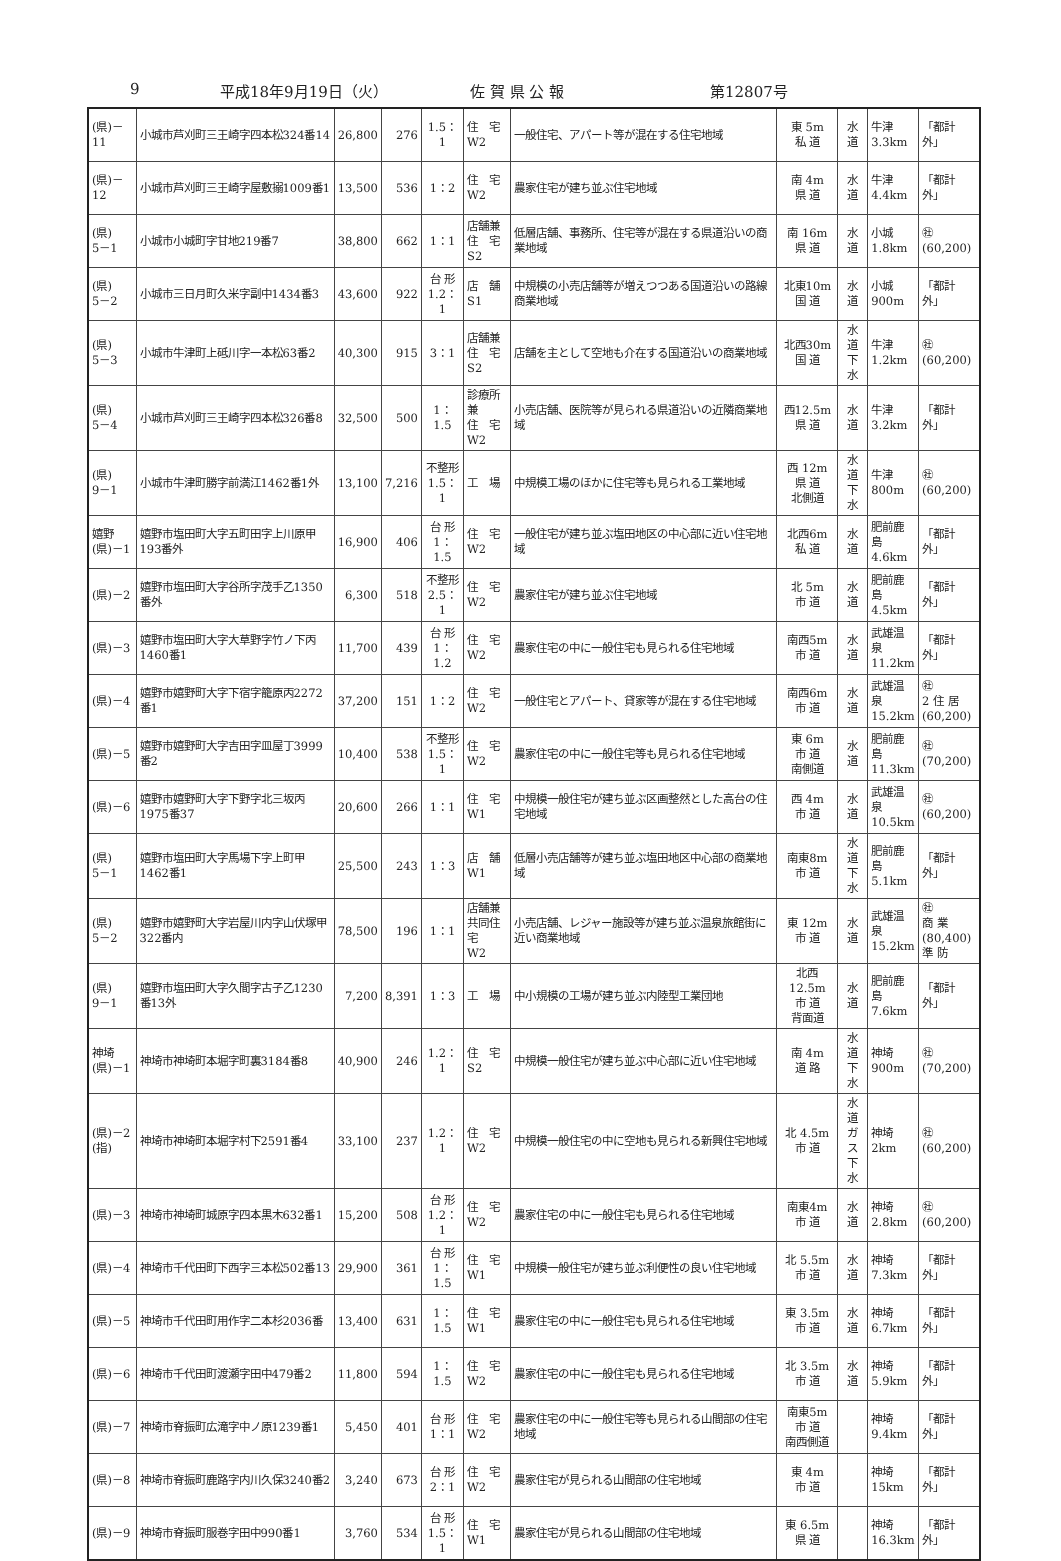9 平成18年9月19日（火） 佐 賀 県 公 報 第12807号
| (県)－11 | 小城市芦刈町三王崎字四本松324番14 | 26,800 | 276 | 1.5：1 | 住 宅 W2 | 一般住宅、アパート等が混在する住宅地域 | 東 5m 私 道 | 水 道 | 牛津 3.3km | 「都計外」 |
| (県)－12 | 小城市芦刈町三王崎字屋敷搦1009番1 | 13,500 | 536 | 1：2 | 住 宅 W2 | 農家住宅が建ち並ぶ住宅地域 | 南 4m 県 道 | 水 道 | 牛津 4.4km | 「都計外」 |
| (県) 5－1 | 小城市小城町字甘地219番7 | 38,800 | 662 | 1：1 | 店舗兼 住 宅 S2 | 低層店舗、事務所、住宅等が混在する県道沿いの商業地域 | 南 16m 県 道 | 水 道 | 小城 1.8km | ㊓ (60,200) |
| (県) 5－2 | 小城市三日月町久米字副中1434番3 | 43,600 | 922 | 台 形 1.2：1 | 店 舗 S1 | 中規模の小売店舗等が増えつつある国道沿いの路線商業地域 | 北東10m 国 道 | 水 道 | 小城 900m | 「都計外」 |
| (県) 5－3 | 小城市牛津町上砥川字一本松63番2 | 40,300 | 915 | 3：1 | 店舗兼 住 宅 S2 | 店舗を主として空地も介在する国道沿いの商業地域 | 北西30m 国 道 | 水 道 下 水 | 牛津 1.2km | ㊓ (60,200) |
| (県) 5－4 | 小城市芦刈町三王崎字四本松326番8 | 32,500 | 500 | 1：1.5 | 診療所兼 住 宅 W2 | 小売店舗、医院等が見られる県道沿いの近隣商業地域 | 西12.5m 県 道 | 水 道 | 牛津 3.2km | 「都計外」 |
| (県) 9－1 | 小城市牛津町勝字前満江1462番1外 | 13,100 | 7,216 | 不整形 1.5：1 | 工 場 | 中規模工場のほかに住宅等も見られる工業地域 | 西 12m 県 道 北側道 | 水 道 下 水 | 牛津 800m | ㊓ (60,200) |
| 嬉野 (県)－1 | 嬉野市塩田町大字五町田字上川原甲193番外 | 16,900 | 406 | 台 形 1：1.5 | 住 宅 W2 | 一般住宅が建ち並ぶ塩田地区の中心部に近い住宅地域 | 北西6m 私 道 | 水 道 | 肥前鹿島 4.6km | 「都計外」 |
| (県)－2 | 嬉野市塩田町大字谷所字茂手乙1350番外 | 6,300 | 518 | 不整形 2.5：1 | 住 宅 W2 | 農家住宅が建ち並ぶ住宅地域 | 北 5m 市 道 | 水 道 | 肥前鹿島 4.5km | 「都計外」 |
| (県)－3 | 嬉野市塩田町大字大草野字竹ノ下丙1460番1 | 11,700 | 439 | 台 形 1：1.2 | 住 宅 W2 | 農家住宅の中に一般住宅も見られる住宅地域 | 南西5m 市 道 | 水 道 | 武雄温泉 11.2km | 「都計外」 |
| (県)－4 | 嬉野市嬉野町大字下宿字籠原丙2272番1 | 37,200 | 151 | 1：2 | 住 宅 W2 | 一般住宅とアパート、貸家等が混在する住宅地域 | 南西6m 市 道 | 水 道 | 武雄温泉 15.2km | ㊓ 2 住 居 (60,200) |
| (県)－5 | 嬉野市嬉野町大字吉田字皿屋丁3999番2 | 10,400 | 538 | 不整形 1.5：1 | 住 宅 W2 | 農家住宅の中に一般住宅等も見られる住宅地域 | 東 6m 市 道 南側道 | 水 道 | 肥前鹿島 11.3km | ㊓ (70,200) |
| (県)－6 | 嬉野市嬉野町大字下野字北三坂丙1975番37 | 20,600 | 266 | 1：1 | 住 宅 W1 | 中規模一般住宅が建ち並ぶ区画整然とした高台の住宅地域 | 西 4m 市 道 | 水 道 | 武雄温泉 10.5km | ㊓ (60,200) |
| (県) 5－1 | 嬉野市塩田町大字馬場下字上町甲1462番1 | 25,500 | 243 | 1：3 | 店 舗 W1 | 低層小売店舗等が建ち並ぶ塩田地区中心部の商業地域 | 南東8m 市 道 | 水 道 下 水 | 肥前鹿島 5.1km | 「都計外」 |
| (県) 5－2 | 嬉野市嬉野町大字岩屋川内字山伏塚甲322番内 | 78,500 | 196 | 1：1 | 店舗兼 共同住宅 W2 | 小売店舗、レジャー施設等が建ち並ぶ温泉旅館街に近い商業地域 | 東 12m 市 道 | 水 道 | 武雄温泉 15.2km | ㊓ 商 業 (80,400) 準 防 |
| (県) 9－1 | 嬉野市塩田町大字久間字古子乙1230番13外 | 7,200 | 8,391 | 1：3 | 工 場 | 中小規模の工場が建ち並ぶ内陸型工業団地 | 北西12.5m 市 道 背面道 | 水 道 | 肥前鹿島 7.6km | 「都計外」 |
| 神埼 (県)－1 | 神埼市神埼町本堀字町裏3184番8 | 40,900 | 246 | 1.2：1 | 住 宅 S2 | 中規模一般住宅が建ち並ぶ中心部に近い住宅地域 | 南 4m 道 路 | 水 道 下 水 | 神埼 900m | ㊓ (70,200) |
| (県)－2 (指) | 神埼市神埼町本堀字村下2591番4 | 33,100 | 237 | 1.2：1 | 住 宅 W2 | 中規模一般住宅の中に空地も見られる新興住宅地域 | 北 4.5m 市 道 | 水 道 ガ ス 下 水 | 神埼 2km | ㊓ (60,200) |
| (県)－3 | 神埼市神埼町城原字四本黒木632番1 | 15,200 | 508 | 台 形 1.2：1 | 住 宅 W2 | 農家住宅の中に一般住宅も見られる住宅地域 | 南東4m 市 道 | 水 道 | 神埼 2.8km | ㊓ (60,200) |
| (県)－4 | 神埼市千代田町下西字三本松502番13 | 29,900 | 361 | 台 形 1：1.5 | 住 宅 W1 | 中規模一般住宅が建ち並ぶ利便性の良い住宅地域 | 北 5.5m 市 道 | 水 道 | 神埼 7.3km | 「都計外」 |
| (県)－5 | 神埼市千代田町用作字二本杉2036番 | 13,400 | 631 | 1：1.5 | 住 宅 W1 | 農家住宅の中に一般住宅も見られる住宅地域 | 東 3.5m 市 道 | 水 道 | 神埼 6.7km | 「都計外」 |
| (県)－6 | 神埼市千代田町渡瀬字田中479番2 | 11,800 | 594 | 1：1.5 | 住 宅 W2 | 農家住宅の中に一般住宅も見られる住宅地域 | 北 3.5m 市 道 | 水 道 | 神埼 5.9km | 「都計外」 |
| (県)－7 | 神埼市脊振町広滝字中ノ原1239番1 | 5,450 | 401 | 台 形 1：1 | 住 宅 W2 | 農家住宅の中に一般住宅等も見られる山間部の住宅地域 | 南東5m 市 道 南西側道 | | 神埼 9.4km | 「都計外」 |
| (県)－8 | 神埼市脊振町鹿路字内川久保3240番2 | 3,240 | 673 | 台 形 2：1 | 住 宅 W2 | 農家住宅が見られる山間部の住宅地域 | 東 4m 市 道 | | 神埼 15km | 「都計外」 |
| (県)－9 | 神埼市脊振町服巻字田中990番1 | 3,760 | 534 | 台 形 1.5：1 | 住 宅 W1 | 農家住宅が見られる山間部の住宅地域 | 東 6.5m 県 道 | | 神埼 16.3km | 「都計外」 |